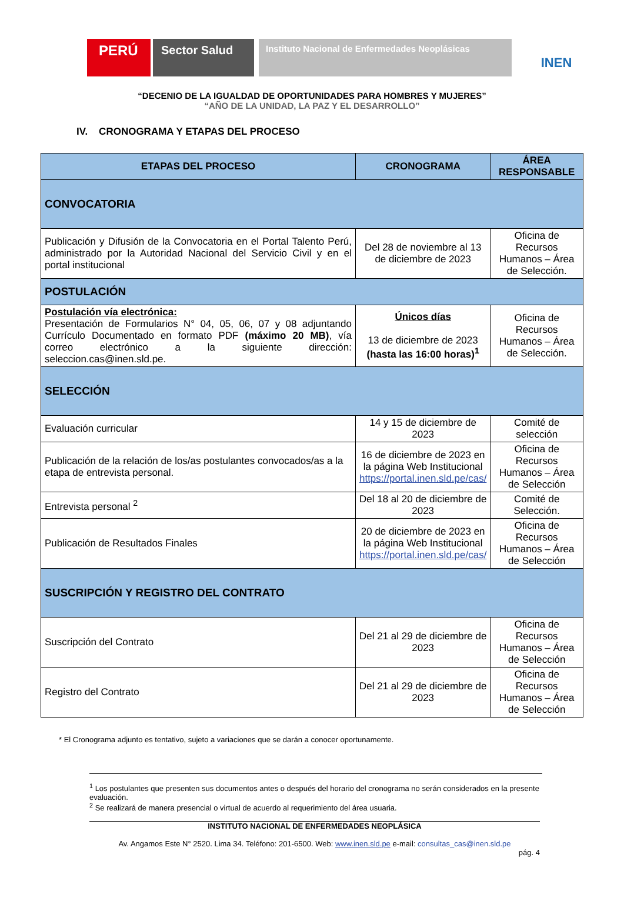PERÚ
Sector Salud
Instituto Nacional de Enfermedades Neoplásicas
INEN
“DECENIO DE LA IGUALDAD DE OPORTUNIDADES PARA HOMBRES Y MUJERES”
“AÑO DE LA UNIDAD, LA PAZ Y EL DESARROLLO”
IV. CRONOGRAMA Y ETAPAS DEL PROCESO
| ETAPAS DEL PROCESO | CRONOGRAMA | ÁREA RESPONSABLE |
| --- | --- | --- |
| CONVOCATORIA | | |
| Publicación y Difusión de la Convocatoria en el Portal Talento Perú, administrado por la Autoridad Nacional del Servicio Civil y en el portal institucional | Del 28 de noviembre al 13 de diciembre de 2023 | Oficina de Recursos Humanos – Área de Selección. |
| POSTULACIÓN | | |
| Postulación vía electrónica: Presentación de Formularios N° 04, 05, 06, 07 y 08 adjuntando Currículo Documentado en formato PDF (máximo 20 MB) , vía correo electrónico a la siguiente dirección: seleccion.cas@inen.sld.pe. | Únicos días 13 de diciembre de 2023 (hasta las 16:00 horas)<sup>1</sup> | Oficina de Recursos Humanos – Área de Selección. |
| SELECCIÓN | | |
| Evaluación curricular | 14 y 15 de diciembre de 2023 | Comité de selección |
| Publicación de la relación de los/as postulantes convocados/as a la etapa de entrevista personal. | 16 de diciembre de 2023 en la página Web Institucional https://portal.inen.sld.pe/cas/ | Oficina de Recursos Humanos – Área de Selección |
| Entrevista personal <sup>2</sup> | Del 18 al 20 de diciembre de 2023 | Comité de Selección. |
| Publicación de Resultados Finales | 20 de diciembre de 2023 en la página Web Institucional https://portal.inen.sld.pe/cas/ | Oficina de Recursos Humanos – Área de Selección |
| SUSCRIPCIÓN Y REGISTRO DEL CONTRATO | | |
| Suscripción del Contrato | Del 21 al 29 de diciembre de 2023 | Oficina de Recursos Humanos – Área de Selección |
| Registro del Contrato | Del 21 al 29 de diciembre de 2023 | Oficina de Recursos Humanos – Área de Selección |
* El Cronograma adjunto es tentativo, sujeto a variaciones que se darán a conocer oportunamente.
<sup>1</sup> Los postulantes que presenten sus documentos antes o después del horario del cronograma no serán considerados en la presente evaluación.
<sup>2</sup> Se realizará de manera presencial o virtual de acuerdo al requerimiento del área usuaria.
INSTITUTO NACIONAL DE ENFERMEDADES NEOPLÁSICA
Av. Angamos Este N° 2520. Lima 34. Teléfono: 201-6500. Web: www.inen.sld.pe e-mail: consultas_cas@inen.sld.pe
pág. 4